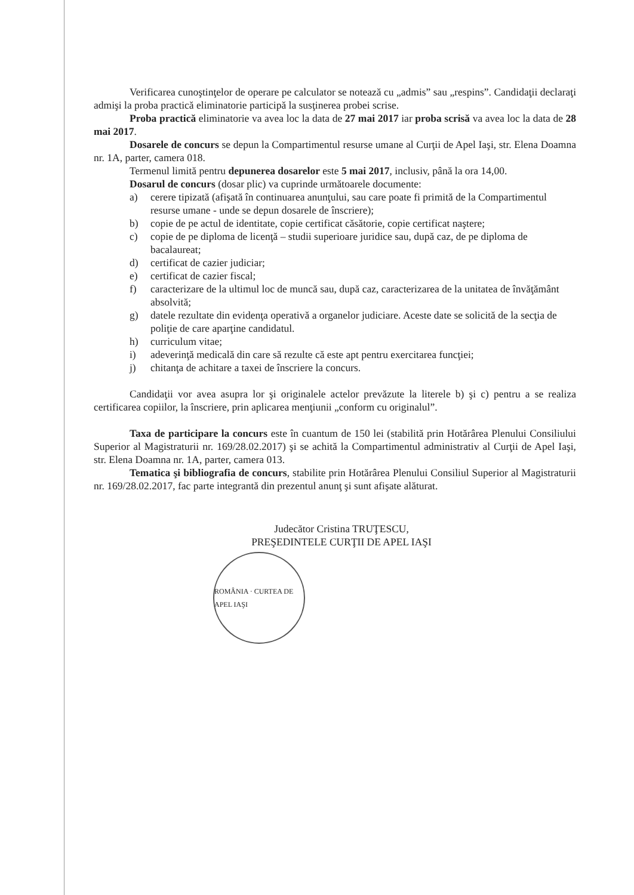Verificarea cunoştinţelor de operare pe calculator se notează cu „admis” sau „respins”. Candidaţii declaraţi admişi la proba practică eliminatorie participă la susţinerea probei scrise.
Proba practică eliminatorie va avea loc la data de 27 mai 2017 iar proba scrisă va avea loc la data de 28 mai 2017.
Dosarele de concurs se depun la Compartimentul resurse umane al Curţii de Apel Iaşi, str. Elena Doamna nr. 1A, parter, camera 018.
Termenul limită pentru depunerea dosarelor este 5 mai 2017, inclusiv, până la ora 14,00.
Dosarul de concurs (dosar plic) va cuprinde următoarele documente:
a) cerere tipizată (afişată în continuarea anunţului, sau care poate fi primită de la Compartimentul resurse umane - unde se depun dosarele de înscriere);
b) copie de pe actul de identitate, copie certificat căsătorie, copie certificat naştere;
c) copie de pe diploma de licenţă – studii superioare juridice sau, după caz, de pe diploma de bacalaureat;
d) certificat de cazier judiciar;
e) certificat de cazier fiscal;
f) caracterizare de la ultimul loc de muncă sau, după caz, caracterizarea de la unitatea de învăţământ absolvită;
g) datele rezultate din evidenţa operativă a organelor judiciare. Aceste date se solicită de la secţia de poliţie de care aparţine candidatul.
h) curriculum vitae;
i) adeverinţă medicală din care să rezulte că este apt pentru exercitarea funcţiei;
j) chitanţa de achitare a taxei de înscriere la concurs.
Candidaţii vor avea asupra lor şi originalele actelor prevăzute la literele b) şi c) pentru a se realiza certificarea copiilor, la înscriere, prin aplicarea menţiunii „conform cu originalul”.
Taxa de participare la concurs este în cuantum de 150 lei (stabilită prin Hotărârea Plenului Consiliului Superior al Magistraturii nr. 169/28.02.2017) şi se achită la Compartimentul administrativ al Curţii de Apel Iaşi, str. Elena Doamna nr. 1A, parter, camera 013.
Tematica şi bibliografia de concurs, stabilite prin Hotărârea Plenului Consiliul Superior al Magistraturii nr. 169/28.02.2017, fac parte integrantă din prezentul anunţ şi sunt afişate alăturat.
Judecător Cristina TRUŢESCU,
PREŞEDINTELE CURŢII DE APEL IAŞI
ROMÂNIA · CURTEA DE APEL IAŞI